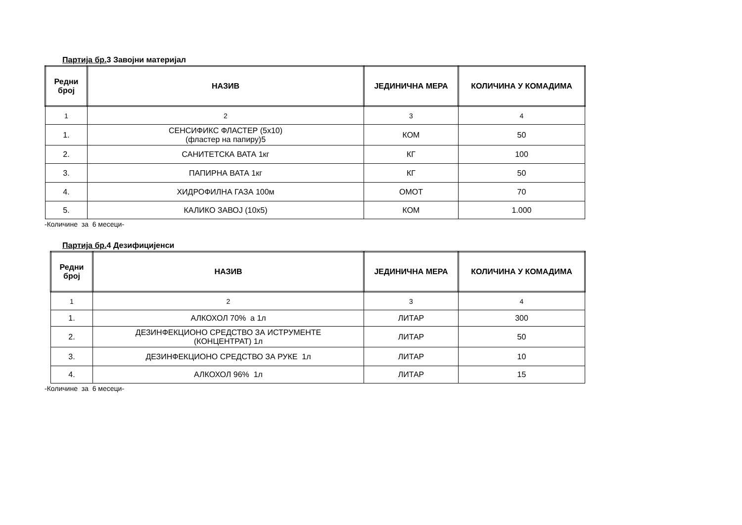Партија бр. 3 Завојни материјал
| Редни број | НАЗИВ | ЈЕДИНИЧНА МЕРА | КОЛИЧИНА У КОМАДИМА |
| --- | --- | --- | --- |
| 1 | 2 | 3 | 4 |
| 1. | СЕНСИФИКС ФЛАСТЕР (5x10) (фластер на папиру)5 | КОМ | 50 |
| 2. | САНИТЕТСКА ВАТА 1кг | КГ | 100 |
| 3. | ПАПИРНА ВАТА 1кг | КГ | 50 |
| 4. | ХИДРОФИЛНА ГАЗА 100м | ОМОТ | 70 |
| 5. | КАЛИКО ЗАВОЈ (10x5) | КОМ | 1.000 |
-Количине за 6 месеци-
Партија бр. 4 Дезифицијенси
| Редни број | НАЗИВ | ЈЕДИНИЧНА МЕРА | КОЛИЧИНА У КОМАДИМА |
| --- | --- | --- | --- |
| 1 | 2 | 3 | 4 |
| 1. | АЛКОХОЛ 70% а 1л | ЛИТАР | 300 |
| 2. | ДЕЗИНФЕКЦИОНО СРЕДСТВО ЗА ИСТРУМЕНТЕ (КОНЦЕНТРАТ) 1л | ЛИТАР | 50 |
| 3. | ДЕЗИНФЕКЦИОНО СРЕДСТВО ЗА РУКЕ 1л | ЛИТАР | 10 |
| 4. | АЛКОХОЛ 96% 1л | ЛИТАР | 15 |
-Количине за 6 месеци-